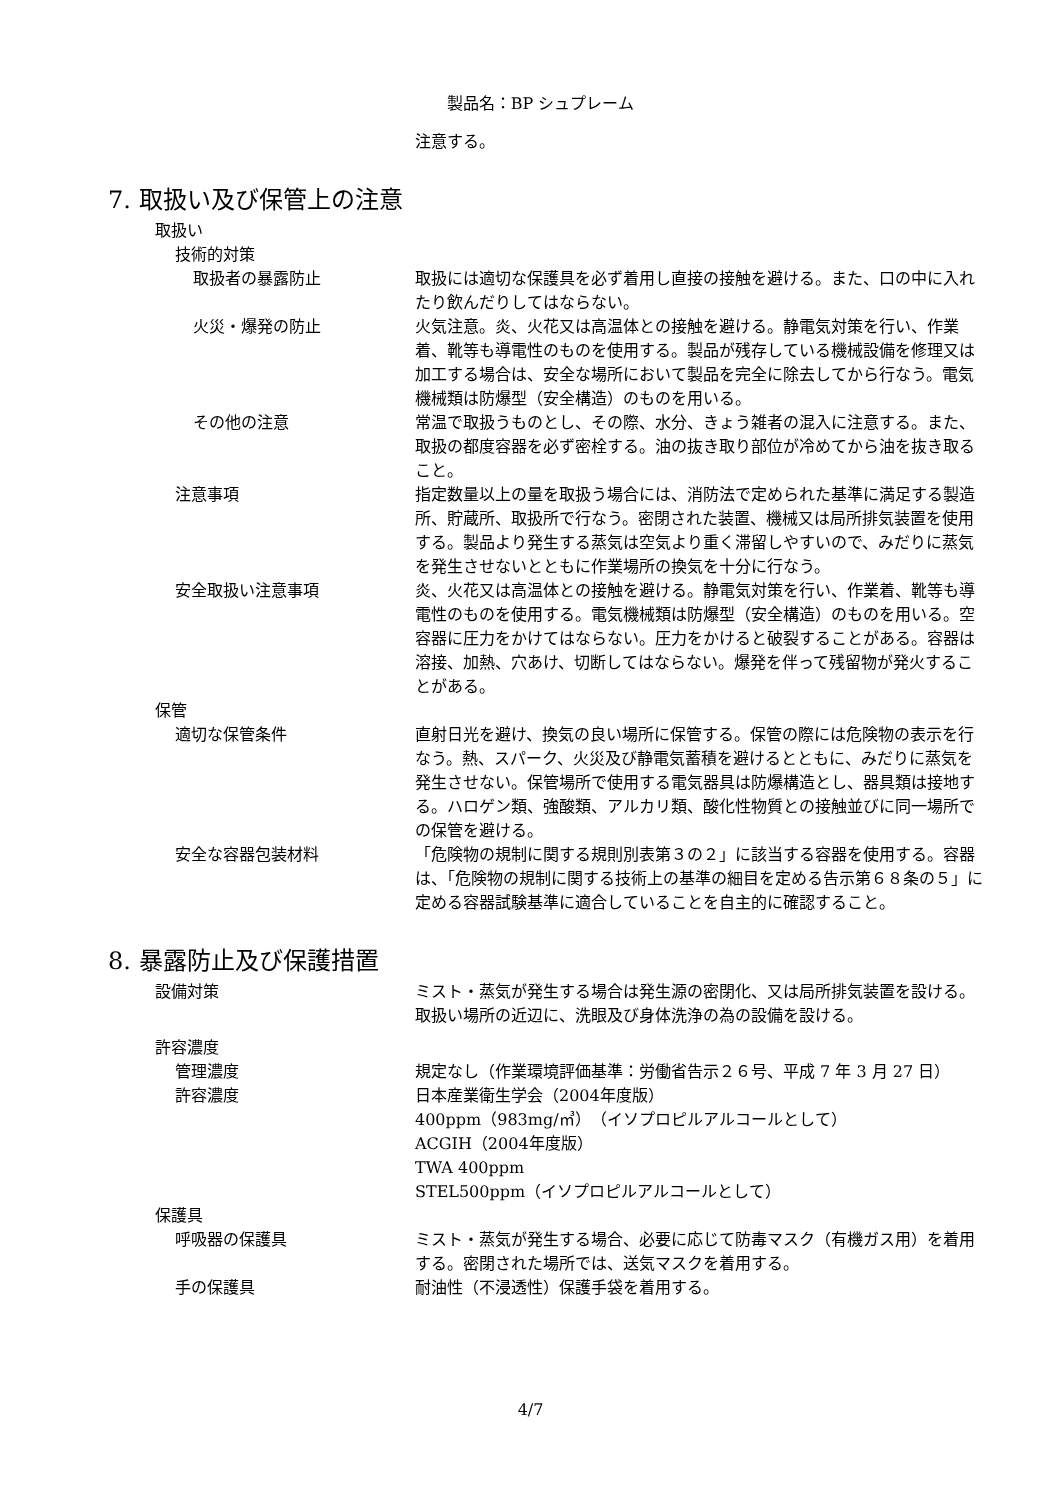製品名：BP シュプレーム
注意する。
7. 取扱い及び保管上の注意
取扱い
技術的対策
取扱者の暴露防止 取扱には適切な保護具を必ず着用し直接の接触を避ける。また、口の中に入れたり飲んだりしてはならない。
火災・爆発の防止 火気注意。炎、火花又は高温体との接触を避ける。静電気対策を行い、作業着、靴等も導電性のものを使用する。製品が残存している機械設備を修理又は加工する場合は、安全な場所において製品を完全に除去してから行なう。電気機械類は防爆型（安全構造）のものを用いる。
その他の注意 常温で取扱うものとし、その際、水分、きょう雑者の混入に注意する。また、取扱の都度容器を必ず密栓する。油の抜き取り部位が冷めてから油を抜き取ること。
注意事項 指定数量以上の量を取扱う場合には、消防法で定められた基準に満足する製造所、貯蔵所、取扱所で行なう。密閉された装置、機械又は局所排気装置を使用する。製品より発生する蒸気は空気より重く滞留しやすいので、みだりに蒸気を発生させないとともに作業場所の換気を十分に行なう。
安全取扱い注意事項 炎、火花又は高温体との接触を避ける。静電気対策を行い、作業着、靴等も導電性のものを使用する。電気機械類は防爆型（安全構造）のものを用いる。空容器に圧力をかけてはならない。圧力をかけると破裂することがある。容器は溶接、加熱、穴あけ、切断してはならない。爆発を伴って残留物が発火することがある。
保管
適切な保管条件 直射日光を避け、換気の良い場所に保管する。保管の際には危険物の表示を行なう。熱、スパーク、火災及び静電気蓄積を避けるとともに、みだりに蒸気を発生させない。保管場所で使用する電気器具は防爆構造とし、器具類は接地する。ハロゲン類、強酸類、アルカリ類、酸化性物質との接触並びに同一場所での保管を避ける。
安全な容器包装材料 「危険物の規制に関する規則別表第３の２」に該当する容器を使用する。容器は、「危険物の規制に関する技術上の基準の細目を定める告示第６８条の５」に定める容器試験基準に適合していることを自主的に確認すること。
8. 暴露防止及び保護措置
設備対策 ミスト・蒸気が発生する場合は発生源の密閉化、又は局所排気装置を設ける。取扱い場所の近辺に、洗眼及び身体洗浄の為の設備を設ける。
許容濃度
管理濃度 規定なし（作業環境評価基準：労働省告示２６号、平成 7 年 3 月 27 日）
許容濃度 日本産業衛生学会（2004年度版）
400ppm（983mg/㎥）（イソプロピルアルコールとして）
ACGIH（2004年度版）
TWA 400ppm
STEL500ppm（イソプロピルアルコールとして）
保護具
呼吸器の保護具 ミスト・蒸気が発生する場合、必要に応じて防毒マスク（有機ガス用）を着用する。密閉された場所では、送気マスクを着用する。
手の保護具 耐油性（不浸透性）保護手袋を着用する。
4/7